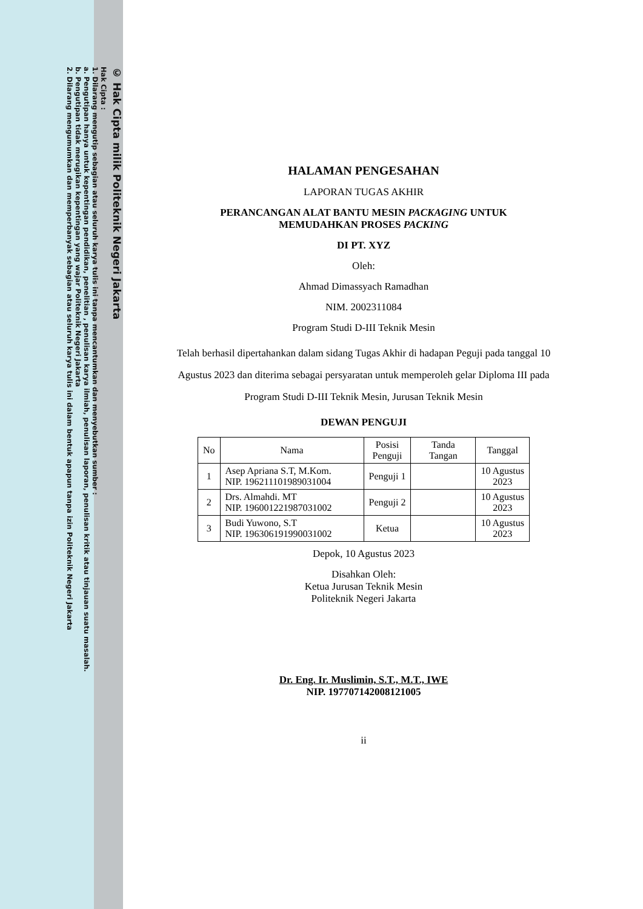© Hak Cipta milik Politeknik Negeri Jakarta
Hak Cipta :
1. Dilarang mengutip sebagian atau seluruh karya tulis ini tanpa mencantumkan dan menyebutkan sumber :
a. Pengutipan hanya untuk kepentingan pendidikan, penelitian , penulisan karya ilmiah, penulisan laporan, penulisan kritik atau tinjauan suatu masalah.
b. Pengutipan tidak merugikan kepentingan yang wajar Politeknik Negeri Jakarta
2. Dilarang mengumumkan dan memperbanyak sebagian atau seluruh karya tulis ini dalam bentuk apapun tanpa izin Politeknik Negeri Jakarta
HALAMAN PENGESAHAN
LAPORAN TUGAS AKHIR
PERANCANGAN ALAT BANTU MESIN PACKAGING UNTUK
MEMUDAHKAN PROSES PACKING
DI PT. XYZ
Oleh:
Ahmad Dimassyach Ramadhan
NIM. 2002311084
Program Studi D-III Teknik Mesin
Telah berhasil dipertahankan dalam sidang Tugas Akhir di hadapan Peguji pada tanggal 10 Agustus 2023 dan diterima sebagai persyaratan untuk memperoleh gelar Diploma III pada Program Studi D-III Teknik Mesin, Jurusan Teknik Mesin
DEWAN PENGUJI
| No | Nama | Posisi Penguji | Tanda Tangan | Tanggal |
| --- | --- | --- | --- | --- |
| 1 | Asep Apriana S.T, M.Kom. NIP. 196211101989031004 | Penguji 1 | | 10 Agustus 2023 |
| 2 | Drs. Almahdi. MT NIP. 196001221987031002 | Penguji 2 | | 10 Agustus 2023 |
| 3 | Budi Yuwono, S.T NIP. 196306191990031002 | Ketua | | 10 Agustus 2023 |
Depok, 10 Agustus 2023
Disahkan Oleh:
Ketua Jurusan Teknik Mesin
Politeknik Negeri Jakarta
Dr. Eng. Ir. Muslimin, S.T., M.T., IWE
NIP. 197707142008121005
ii